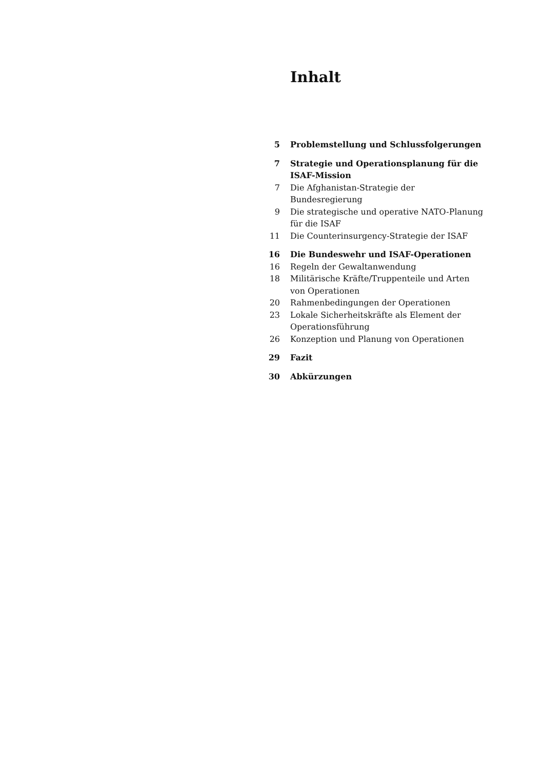Inhalt
| 5 | Problemstellung und Schlussfolgerungen |
| 7 | Strategie und Operationsplanung für die ISAF-Mission |
| 7 | Die Afghanistan-Strategie der Bundesregierung |
| 9 | Die strategische und operative NATO-Planung für die ISAF |
| 11 | Die Counterinsurgency-Strategie der ISAF |
| 16 | Die Bundeswehr und ISAF-Operationen |
| 16 | Regeln der Gewaltanwendung |
| 18 | Militärische Kräfte/Truppenteile und Arten von Operationen |
| 20 | Rahmenbedingungen der Operationen |
| 23 | Lokale Sicherheitskräfte als Element der Operationsführung |
| 26 | Konzeption und Planung von Operationen |
| 29 | Fazit |
| 30 | Abkürzungen |